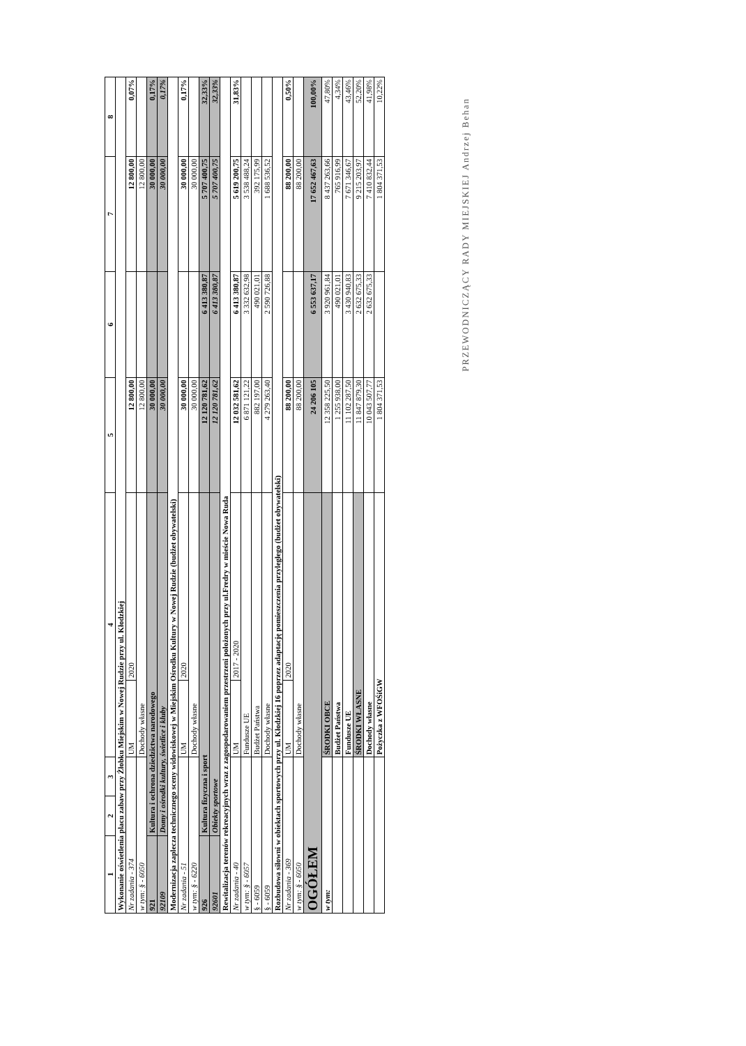| 1 | 2 | 3 | 4 | | 5 | 6 | 7 | 8 |
| --- | --- | --- | --- | --- | --- | --- | --- | --- |
| Wykonanie oświetlenia placu zabaw przy Żłobku Miejskim w Nowej Rudzie przy ul. Kłodzkiej | | | | | | | | |
| Nr zadania - 374 | | | UM | 2020 | 12 800,00 | | 12 800,00 | 0,07% |
| w tym: § - 6050 | | | Dochody własne | | 12 800,00 | | 12 800,00 | |
| 921 | Kultura i ochrona dziedzictwa narodowego | | | | 30 000,00 | | 30 000,00 | 0,17% |
| 92109 | Domy i ośrodki kultury, świetlice i kluby | | | | 30 000,00 | | 30 000,00 | 0,17% |
| Modernizacja zaplecza technicznego sceny widowiskowej w Miejskim Ośrodku Kultury w Nowej Rudzie (budżet obywatelski) | | | | | | | | |
| Nr zadania - 51 | | | UM | 2020 | 30 000,00 | | 30 000,00 | 0,17% |
| w tym: § - 6220 | | | Dochody własne | | 30 000,00 | | 30 000,00 | |
| 926 | Kultura fizyczna i sport | | | | 12 120 781,62 | 6 413 380,87 | 5 707 400,75 | 32,33% |
| 92601 | Obiekty sportowe | | | | 12 120 781,62 | 6 413 380,87 | 5 707 400,75 | 32,33% |
| Rewitalizacja terenów rekreacyjnych wraz z zagospodarowaniem przestrzeni położonych przy ul.Fredry w mieście Nowa Ruda | | | | | | | | |
| Nr zadania - 40 | | | UM | 2017 - 2020 | 12 032 581,62 | 6 413 380,87 | 5 619 200,75 | 31,83% |
| w tym: § - 6057 | | | Fundusze UE | | 6 871 121,22 | 3 332 632,98 | 3 538 488,24 | |
| § - 6059 | | | Budżet Państwa | | 882 197,00 | 490 021,01 | 392 175,99 | |
| § - 6059 | | | Dochody własne | | 4 279 263,40 | 2 590 726,88 | 1 688 536,52 | |
| Rozbudowa siłowni w obiektach sportowych przy ul. Kłodzkiej 16 poprzez adaptację pomieszczenia przyległego (budżet obywatelski) | | | | | | | | |
| Nr zadania - 369 | | | UM | 2020 | 88 200,00 | | 88 200,00 | 0,50% |
| w tym: § - 6050 | | | Dochody własne | | 88 200,00 | | 88 200,00 | |
| OGÓŁEM | | | | | 24 206 105 | 6 553 637,17 | 17 652 467,63 | 100,00% |
| w tym: | | | ŚRODKI OBCE | | 12 358 225,50 | 3 920 961,84 | 8 437 263,66 | 47,80% |
| | | | Budżet Państwa | | 1 255 938,00 | 490 021,01 | 765 916,99 | 4,34% |
| | | | Fundusze UE | | 11 102 287,50 | 3 430 940,83 | 7 671 346,67 | 43,46% |
| | | | ŚRODKI WŁASNE | | 11 847 879,30 | 2 632 675,33 | 9 215 203,97 | 52,20% |
| | | | Dochody własne | | 10 043 507,77 | 2 632 675,33 | 7 410 832,44 | 41,98% |
| | | | Pożyczka z WFOŚiGW | | 1 804 371,53 | | 1 804 371,53 | 10,22% |
PRZEWODNICZĄCY RADY MIEJSKIEJ Andrzej Behan